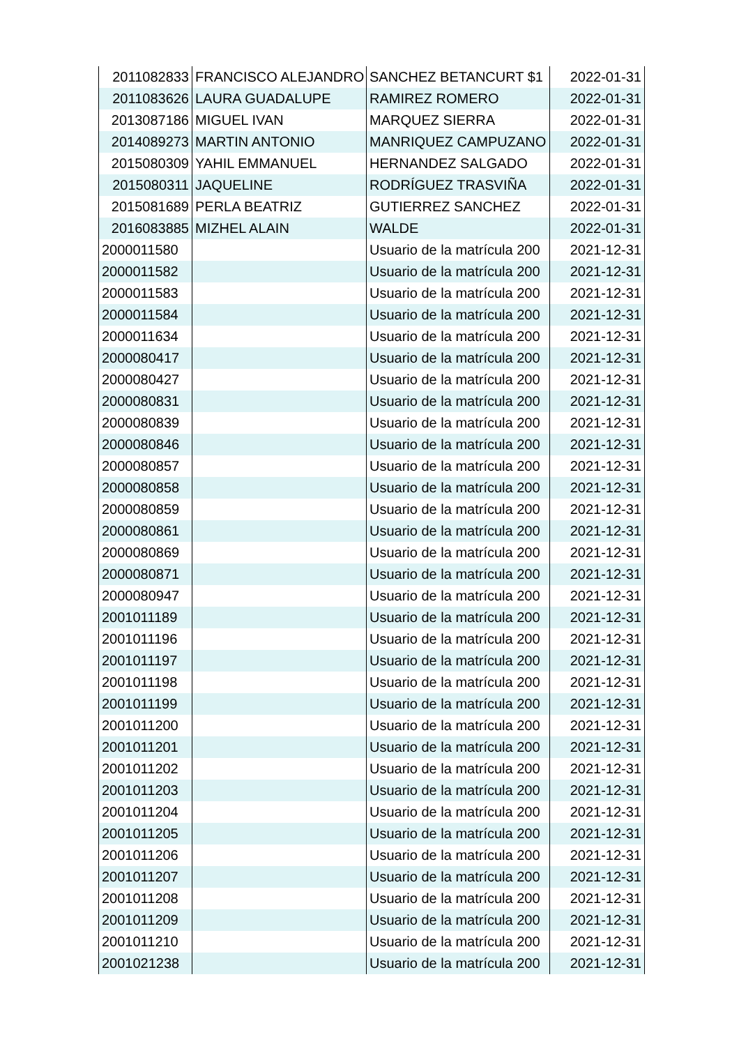| 2011082833 | FRANCISCO ALEJANDRO | SANCHEZ BETANCURT $1 | 2022-01-31 |
| 2011083626 | LAURA GUADALUPE | RAMIREZ ROMERO | 2022-01-31 |
| 2013087186 | MIGUEL IVAN | MARQUEZ SIERRA | 2022-01-31 |
| 2014089273 | MARTIN ANTONIO | MANRIQUEZ CAMPUZANO | 2022-01-31 |
| 2015080309 | YAHIL EMMANUEL | HERNANDEZ SALGADO | 2022-01-31 |
| 2015080311 | JAQUELINE | RODRÍGUEZ TRASVIÑA | 2022-01-31 |
| 2015081689 | PERLA BEATRIZ | GUTIERREZ SANCHEZ | 2022-01-31 |
| 2016083885 | MIZHEL ALAIN | WALDE | 2022-01-31 |
| 2000011580 | | Usuario de la matrícula 200 | 2021-12-31 |
| 2000011582 | | Usuario de la matrícula 200 | 2021-12-31 |
| 2000011583 | | Usuario de la matrícula 200 | 2021-12-31 |
| 2000011584 | | Usuario de la matrícula 200 | 2021-12-31 |
| 2000011634 | | Usuario de la matrícula 200 | 2021-12-31 |
| 2000080417 | | Usuario de la matrícula 200 | 2021-12-31 |
| 2000080427 | | Usuario de la matrícula 200 | 2021-12-31 |
| 2000080831 | | Usuario de la matrícula 200 | 2021-12-31 |
| 2000080839 | | Usuario de la matrícula 200 | 2021-12-31 |
| 2000080846 | | Usuario de la matrícula 200 | 2021-12-31 |
| 2000080857 | | Usuario de la matrícula 200 | 2021-12-31 |
| 2000080858 | | Usuario de la matrícula 200 | 2021-12-31 |
| 2000080859 | | Usuario de la matrícula 200 | 2021-12-31 |
| 2000080861 | | Usuario de la matrícula 200 | 2021-12-31 |
| 2000080869 | | Usuario de la matrícula 200 | 2021-12-31 |
| 2000080871 | | Usuario de la matrícula 200 | 2021-12-31 |
| 2000080947 | | Usuario de la matrícula 200 | 2021-12-31 |
| 2001011189 | | Usuario de la matrícula 200 | 2021-12-31 |
| 2001011196 | | Usuario de la matrícula 200 | 2021-12-31 |
| 2001011197 | | Usuario de la matrícula 200 | 2021-12-31 |
| 2001011198 | | Usuario de la matrícula 200 | 2021-12-31 |
| 2001011199 | | Usuario de la matrícula 200 | 2021-12-31 |
| 2001011200 | | Usuario de la matrícula 200 | 2021-12-31 |
| 2001011201 | | Usuario de la matrícula 200 | 2021-12-31 |
| 2001011202 | | Usuario de la matrícula 200 | 2021-12-31 |
| 2001011203 | | Usuario de la matrícula 200 | 2021-12-31 |
| 2001011204 | | Usuario de la matrícula 200 | 2021-12-31 |
| 2001011205 | | Usuario de la matrícula 200 | 2021-12-31 |
| 2001011206 | | Usuario de la matrícula 200 | 2021-12-31 |
| 2001011207 | | Usuario de la matrícula 200 | 2021-12-31 |
| 2001011208 | | Usuario de la matrícula 200 | 2021-12-31 |
| 2001011209 | | Usuario de la matrícula 200 | 2021-12-31 |
| 2001011210 | | Usuario de la matrícula 200 | 2021-12-31 |
| 2001021238 | | Usuario de la matrícula 200 | 2021-12-31 |